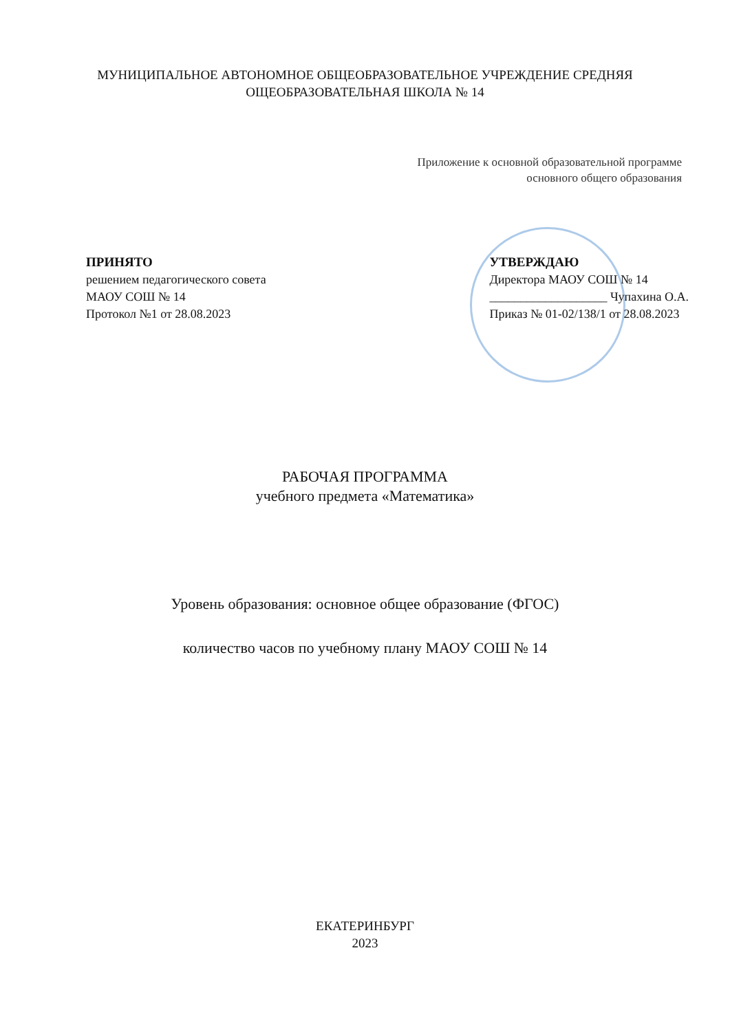МУНИЦИПАЛЬНОЕ АВТОНОМНОЕ ОБЩЕОБРАЗОВАТЕЛЬНОЕ УЧРЕЖДЕНИЕ СРЕДНЯЯ ОЩЕОБРАЗОВАТЕЛЬНАЯ ШКОЛА № 14
Приложение к основной образовательной программе
основного общего образования
ПРИНЯТО
решением педагогического совета
МАОУ СОШ № 14
Протокол №1 от 28.08.2023
УТВЕРЖДАЮ
Директора МАОУ СОШ № 14
___________________ Чупахина О.А.
Приказ № 01-02/138/1 от 28.08.2023
РАБОЧАЯ ПРОГРАММА
учебного предмета «Математика»
Уровень образования: основное общее образование (ФГОС)
количество часов по учебному плану МАОУ СОШ № 14
ЕКАТЕРИНБУРГ
2023